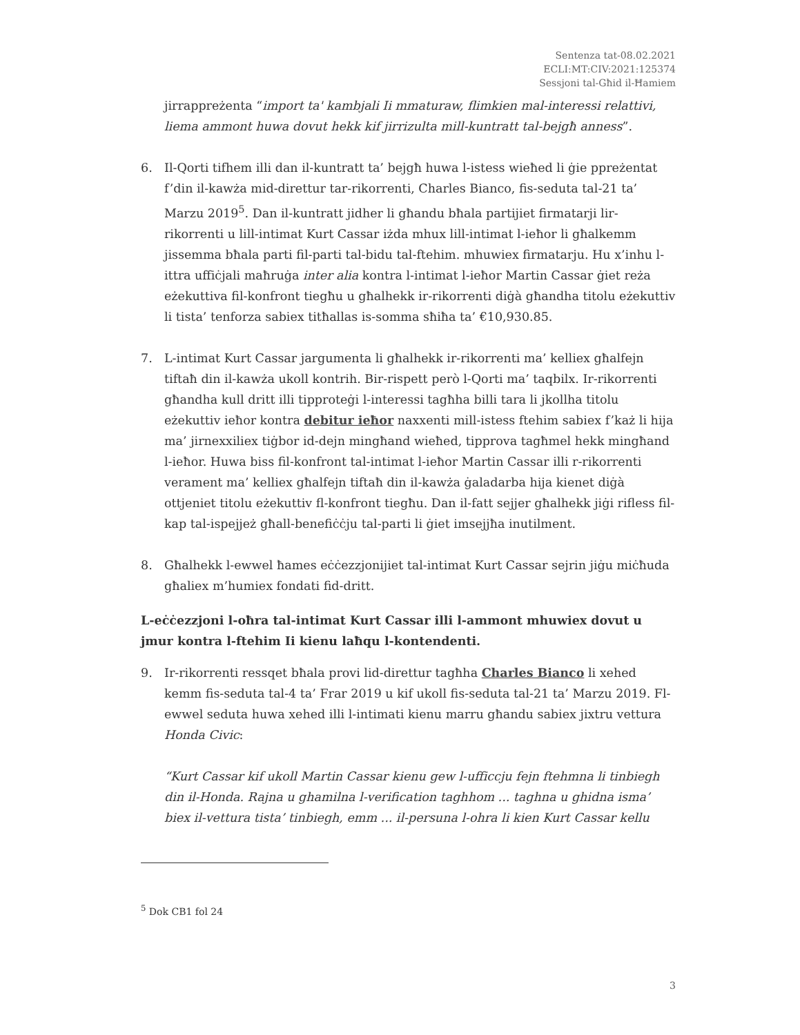Sentenza tat-08.02.2021
ECLI:MT:CIV:2021:125374
Sessjoni tal-Għid il-Ħamiem
jirrappreżenta “import ta' kambjali Ii mmaturaw, flimkien mal-interessi relattivi, liema ammont huwa dovut hekk kif jirrizulta mill-kuntratt tal-bejgħ anness”.
6. Il-Qorti tifhem illi dan il-kuntratt ta’ bejgħ huwa l-istess wieħed li ġie ppreżentat f’din il-kawża mid-direttur tar-rikorrenti, Charles Bianco, fis-seduta tal-21 ta’ Marzu 2019<sup>5</sup>. Dan il-kuntratt jidher li għandu bħala partijiet firmatarji lir-rikorrenti u lill-intimat Kurt Cassar iżda mhux lill-intimat l-ieħor li għalkemm jissemma bħala parti fil-parti tal-bidu tal-ftehim. mhuwiex firmatarju. Hu x’inhu l-ittra uffiċjali maħruġa inter alia kontra l-intimat l-ieħor Martin Cassar ġiet reża eżekuttiva fil-konfront tiegħu u għalhekk ir-rikorrenti diġà għandha titolu eżekuttiv li tista’ tenforza sabiex titħallas is-somma sħiħa ta’ €10,930.85.
7. L-intimat Kurt Cassar jargumenta li għalhekk ir-rikorrenti ma’ kelliex għalfejn tiftaħ din il-kawża ukoll kontrih. Bir-rispett però l-Qorti ma’ taqbilx. Ir-rikorrenti għandha kull dritt illi tipproteġi l-interessi tagħha billi tara li jkollha titolu eżekuttiv ieħor kontra debitur ieħor naxxenti mill-istess ftehim sabiex f’każ li hija ma’ jirnexxiliex tiġbor id-dejn mingħand wieħed, tipprova tagħmel hekk mingħand l-ieħor. Huwa biss fil-konfront tal-intimat l-ieħor Martin Cassar illi r-rikorrenti verament ma’ kelliex għalfejn tiftaħ din il-kawża ġaladarba hija kienet diġà ottjeniet titolu eżekuttiv fl-konfront tiegħu. Dan il-fatt sejjer għalhekk jiġi rifless fil-kap tal-ispejjeż għall-benefiċċju tal-parti li ġiet imsejjħa inutilment.
8. Għalhekk l-ewwel ħames eċċezzjonijiet tal-intimat Kurt Cassar sejrin jiġu miċħuda għaliex m’humiex fondati fid-dritt.
L-eċċezzjoni l-oħra tal-intimat Kurt Cassar illi l-ammont mhuwiex dovut u jmur kontra l-ftehim Ii kienu laħqu l-kontendenti.
9. Ir-rikorrenti ressqet bħala provi lid-direttur tagħha Charles Bianco li xehed kemm fis-seduta tal-4 ta’ Frar 2019 u kif ukoll fis-seduta tal-21 ta’ Marzu 2019. Fl-ewwel seduta huwa xehed illi l-intimati kienu marru għandu sabiex jixtru vettura Honda Civic:
“Kurt Cassar kif ukoll Martin Cassar kienu gew l-ufficcju fejn ftehmna li tinbiegh din il-Honda. Rajna u ghamilna l-verification taghhom ... taghna u ghidna isma’ biex il-vettura tista’ tinbiegh, emm ... il-persuna l-ohra li kien Kurt Cassar kellu
<sup>5</sup> Dok CB1 fol 24
3